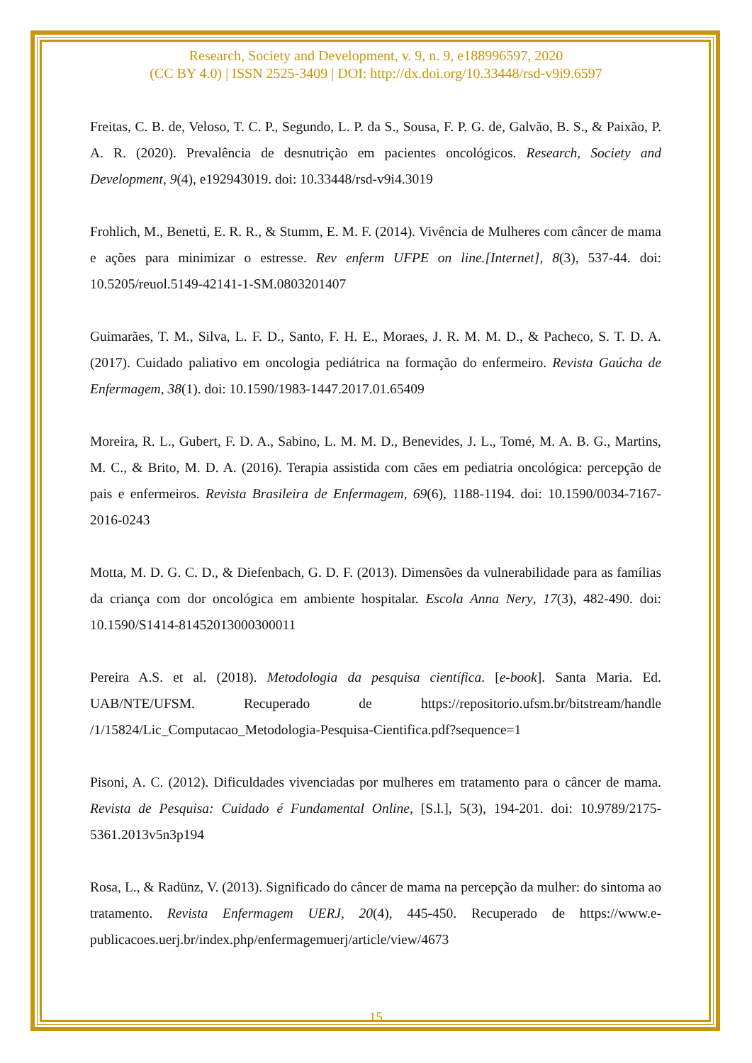Research, Society and Development, v. 9, n. 9, e188996597, 2020
(CC BY 4.0) | ISSN 2525-3409 | DOI: http://dx.doi.org/10.33448/rsd-v9i9.6597
Freitas, C. B. de, Veloso, T. C. P., Segundo, L. P. da S., Sousa, F. P. G. de, Galvão, B. S., & Paixão, P. A. R. (2020). Prevalência de desnutrição em pacientes oncológicos. Research, Society and Development, 9(4), e192943019. doi: 10.33448/rsd-v9i4.3019
Frohlich, M., Benetti, E. R. R., & Stumm, E. M. F. (2014). Vivência de Mulheres com câncer de mama e ações para minimizar o estresse. Rev enferm UFPE on line.[Internet], 8(3), 537-44. doi: 10.5205/reuol.5149-42141-1-SM.0803201407
Guimarães, T. M., Silva, L. F. D., Santo, F. H. E., Moraes, J. R. M. M. D., & Pacheco, S. T. D. A. (2017). Cuidado paliativo em oncologia pediátrica na formação do enfermeiro. Revista Gaúcha de Enfermagem, 38(1). doi: 10.1590/1983-1447.2017.01.65409
Moreira, R. L., Gubert, F. D. A., Sabino, L. M. M. D., Benevides, J. L., Tomé, M. A. B. G., Martins, M. C., & Brito, M. D. A. (2016). Terapia assistida com cães em pediatria oncológica: percepção de pais e enfermeiros. Revista Brasileira de Enfermagem, 69(6), 1188-1194. doi: 10.1590/0034-7167-2016-0243
Motta, M. D. G. C. D., & Diefenbach, G. D. F. (2013). Dimensões da vulnerabilidade para as famílias da criança com dor oncológica em ambiente hospitalar. Escola Anna Nery, 17(3), 482-490. doi: 10.1590/S1414-81452013000300011
Pereira A.S. et al. (2018). Metodologia da pesquisa científica. [e-book]. Santa Maria. Ed. UAB/NTE/UFSM. Recuperado de https://repositorio.ufsm.br/bitstream/handle /1/15824/Lic_Computacao_Metodologia-Pesquisa-Cientifica.pdf?sequence=1
Pisoni, A. C. (2012). Dificuldades vivenciadas por mulheres em tratamento para o câncer de mama. Revista de Pesquisa: Cuidado é Fundamental Online, [S.l.], 5(3), 194-201. doi: 10.9789/2175-5361.2013v5n3p194
Rosa, L., & Radünz, V. (2013). Significado do câncer de mama na percepção da mulher: do sintoma ao tratamento. Revista Enfermagem UERJ, 20(4), 445-450. Recuperado de https://www.e-publicacoes.uerj.br/index.php/enfermagemuerj/article/view/4673
15